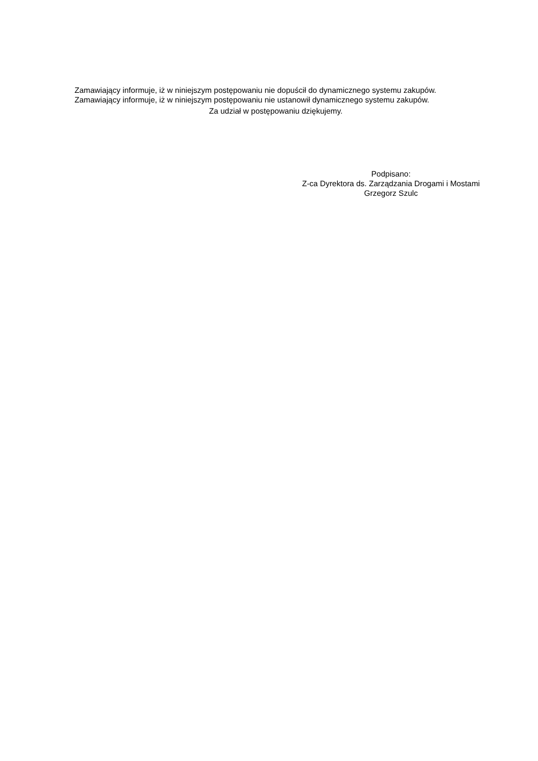Zamawiający informuje, iż w niniejszym postępowaniu nie dopuścił do dynamicznego systemu zakupów.
Zamawiający informuje, iż w niniejszym postępowaniu nie ustanowił dynamicznego systemu zakupów.
Za udział w postępowaniu dziękujemy.
Podpisano:
Z-ca Dyrektora ds. Zarządzania Drogami i Mostami
Grzegorz Szulc